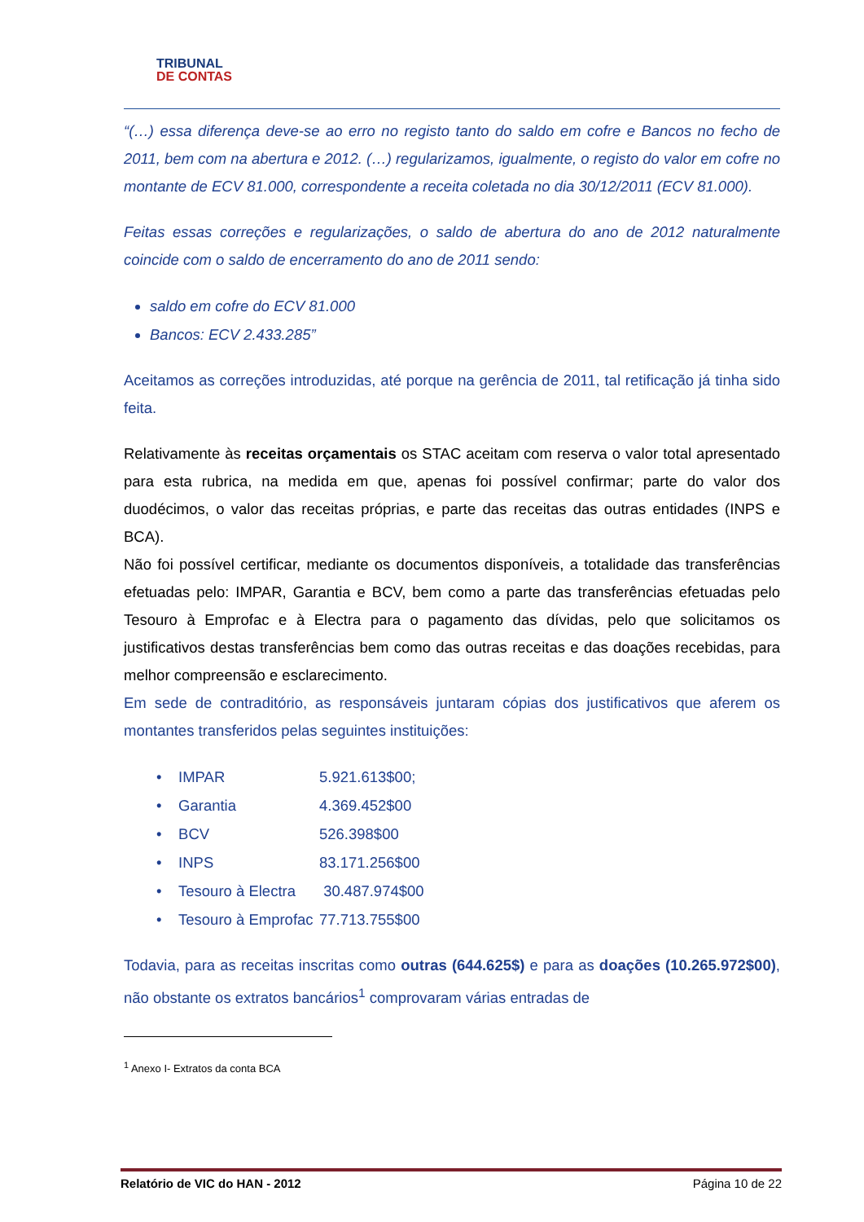TRIBUNAL
DE CONTAS
“(…) essa diferença deve-se ao erro no registo tanto do saldo em cofre e Bancos no fecho de 2011, bem com na abertura e 2012. (…) regularizamos, igualmente, o registo do valor em cofre no montante de ECV 81.000, correspondente a receita coletada no dia 30/12/2011 (ECV 81.000).
Feitas essas correções e regularizações, o saldo de abertura do ano de 2012 naturalmente coincide com o saldo de encerramento do ano de 2011 sendo:
saldo em cofre do ECV 81.000
Bancos: ECV 2.433.285”
Aceitamos as correções introduzidas, até porque na gerência de 2011, tal retificação já tinha sido feita.
Relativamente às receitas orçamentais os STAC aceitam com reserva o valor total apresentado para esta rubrica, na medida em que, apenas foi possível confirmar; parte do valor dos duodécimos, o valor das receitas próprias, e parte das receitas das outras entidades (INPS e BCA).
Não foi possível certificar, mediante os documentos disponíveis, a totalidade das transferências efetuadas pelo: IMPAR, Garantia e BCV, bem como a parte das transferências efetuadas pelo Tesouro à Emprofac e à Electra para o pagamento das dívidas, pelo que solicitamos os justificativos destas transferências bem como das outras receitas e das doações recebidas, para melhor compreensão e esclarecimento.
Em sede de contraditório, as responsáveis juntaram cópias dos justificativos que aferem os montantes transferidos pelas seguintes instituições:
| • IMPAR | 5.921.613$00; |
| • Garantia | 4.369.452$00 |
| • BCV | 526.398$00 |
| • INPS | 83.171.256$00 |
| • Tesouro à Electra | 30.487.974$00 |
| • Tesouro à Emprofac | 77.713.755$00 |
Todavia, para as receitas inscritas como outras (644.625$) e para as doações (10.265.972$00), não obstante os extratos bancários<sup>1</sup> comprovaram várias entradas de
<sup>1</sup> Anexo I- Extratos da conta BCA
Relatório de VIC do HAN - 2012 Página 10 de 22